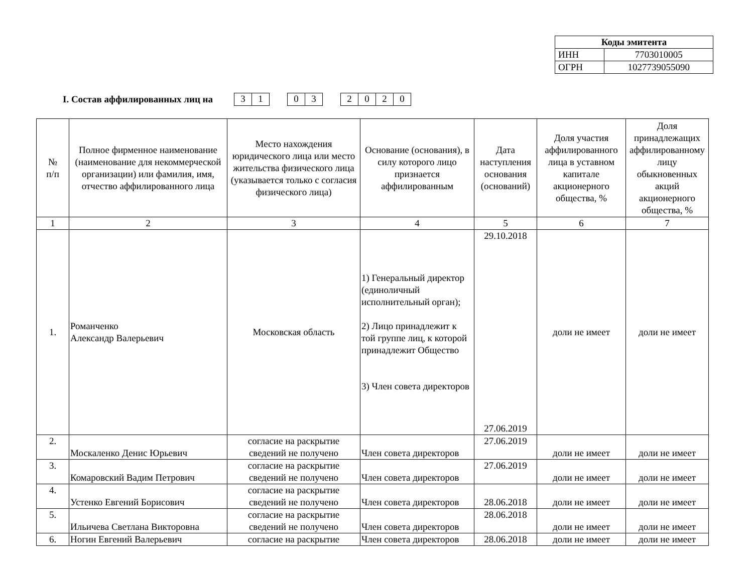| Коды эмитента | |
| ИНН | 7703010005 |
| ОГРН | 1027739055090 |
I. Состав аффилированных лиц на 31 03 2020
| № п/п | Полное фирменное наименование (наименование для некоммерческой организации) или фамилия, имя, отчество аффилированного лица | Место нахождения юридического лица или место жительства физического лица (указывается только с согласия физического лица) | Основание (основания), в силу которого лицо признается аффилированным | Дата наступления основания (оснований) | Доля участия аффилированного лица в уставном капитале акционерного общества, % | Доля принадлежащих аффилированному лицу обыкновенных акций акционерного общества, % |
| --- | --- | --- | --- | --- | --- | --- |
| 1 | 2 | 3 | 4 | 5 | 6 | 7 |
| 1. | Романченко Александр Валерьевич | Московская область | 1) Генеральный директор (единоличный исполнительный орган); 2) Лицо принадлежит к той группе лиц, к которой принадлежит Общество 3) Член совета директоров | 29.10.2018 27.06.2019 | доли не имеет | доли не имеет |
| 2. | Москаленко Денис Юрьевич | согласие на раскрытие сведений не получено | Член совета директоров | 27.06.2019 | доли не имеет | доли не имеет |
| 3. | Комаровский Вадим Петрович | согласие на раскрытие сведений не получено | Член совета директоров | 27.06.2019 | доли не имеет | доли не имеет |
| 4. | Устенко Евгений Борисович | согласие на раскрытие сведений не получено | Член совета директоров | 28.06.2018 | доли не имеет | доли не имеет |
| 5. | Ильичева Светлана Викторовна | согласие на раскрытие сведений не получено | Член совета директоров | 28.06.2018 | доли не имеет | доли не имеет |
| 6. | Ногин Евгений Валерьевич | согласие на раскрытие | Член совета директоров | 28.06.2018 | доли не имеет | доли не имеет |